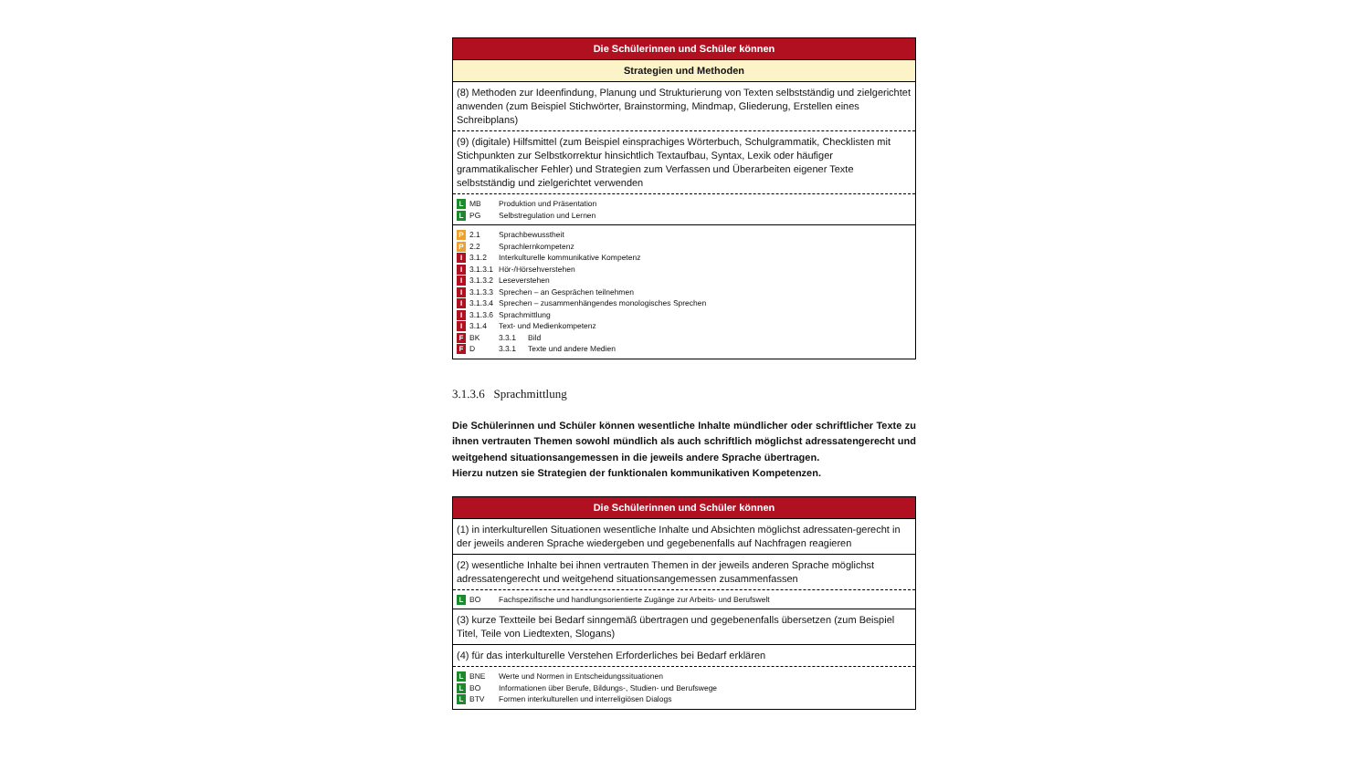| Die Schülerinnen und Schüler können |
| Strategien und Methoden |
| (8) Methoden zur Ideenfindung, Planung und Strukturierung von Texten selbstständig und zielgerichtet anwenden (zum Beispiel Stichwörter, Brainstorming, Mindmap, Gliederung, Erstellen eines Schreibplans) |
| (9) (digitale) Hilfsmittel (zum Beispiel einsprachiges Wörterbuch, Schulgrammatik, Checklisten mit Stichpunkten zur Selbstkorrektur hinsichtlich Textaufbau, Syntax, Lexik oder häufiger grammatikalischer Fehler) und Strategien zum Verfassen und Überarbeiten eigener Texte selbstständig und zielgerichtet verwenden |
| L MB Produktion und Präsentation L PG Selbstregulation und Lernen |
| P 2.1 Sprachbewusstheit P 2.2 Sprachlernkompetenz I 3.1.2 Interkulturelle kommunikative Kompetenz I 3.1.3.1 Hör-/Hörsehverstehen I 3.1.3.2 Leseverstehen I 3.1.3.3 Sprechen – an Gesprächen teilnehmen I 3.1.3.4 Sprechen – zusammenhängendes monologisches Sprechen I 3.1.3.6 Sprachmittlung I 3.1.4 Text- und Medienkompetenz F BK 3.3.1 Bild F D 3.3.1 Texte und andere Medien |
3.1.3.6 Sprachmittlung
Die Schülerinnen und Schüler können wesentliche Inhalte mündlicher oder schriftlicher Texte zu ihnen vertrauten Themen sowohl mündlich als auch schriftlich möglichst adressatengerecht und weitgehend situationsangemessen in die jeweils andere Sprache übertragen.
Hierzu nutzen sie Strategien der funktionalen kommunikativen Kompetenzen.
| Die Schülerinnen und Schüler können |
| (1) in interkulturellen Situationen wesentliche Inhalte und Absichten möglichst adressaten-gerecht in der jeweils anderen Sprache wiedergeben und gegebenenfalls auf Nachfragen reagieren |
| (2) wesentliche Inhalte bei ihnen vertrauten Themen in der jeweils anderen Sprache möglichst adressatengerecht und weitgehend situationsangemessen zusammenfassen |
| L BO Fachspezifische und handlungsorientierte Zugänge zur Arbeits- und Berufswelt |
| (3) kurze Textteile bei Bedarf sinngemäß übertragen und gegebenenfalls übersetzen (zum Beispiel Titel, Teile von Liedtexten, Slogans) |
| (4) für das interkulturelle Verstehen Erforderliches bei Bedarf erklären |
| L BNE Werte und Normen in Entscheidungssituationen L BO Informationen über Berufe, Bildungs-, Studien- und Berufswege L BTV Formen interkulturellen und interreligiösen Dialogs |